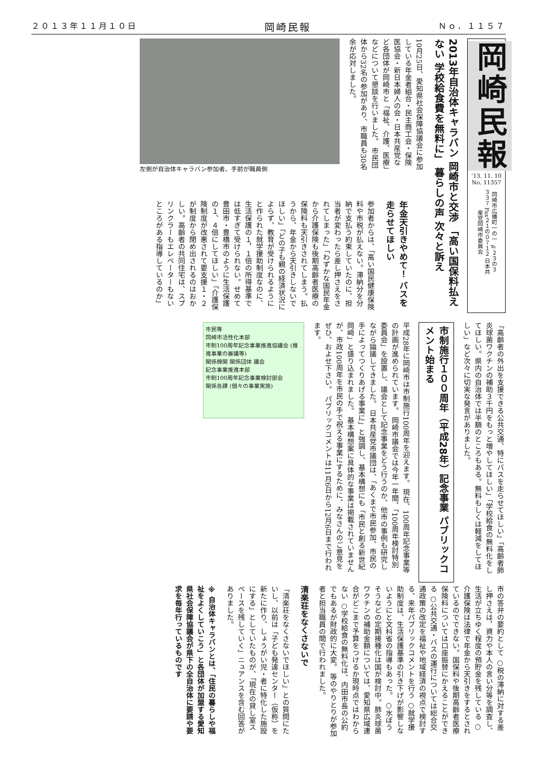２０１３年１１月１０日 岡崎民報 Ｎｏ．１１５７
岡崎民報
’13. 11. 10
No. 11357
岡崎市広幡町一の一 ℡２３の３３３７ Fax２１の０７１２ 日本共産党岡崎市委員会
2013年自治体キャラバン 岡崎市と交渉 「高い国保料払えない 学校給食費を無料に」 暮らしの声 次々と訴え
10月25日、愛知県社会保障協議会に参加している年金者組合・民主商工会・保険医協会・新日本婦人の会・日本共産党など各団体が岡崎市と「福祉、介護、医療」などについて懇談を行いました。 市民団体から32名の参加があり、市職員も30名余が応対しました。
左側が自治体キャラバン参加者、手前が職員側
年金天引きやめて！ バスを走らせてほしい
参加者からは、「高い国民健康保険料や市税が払えない。滞納分を分納で支払う約束していたのに、担当者が変わったら差し押さえをされてしまった」「わずかな国民年金から介護保険も後期高齢者医療の保険料も天引きされてしまう。払うから、年金から天引きしないでほしい」「どの子も親の経済状況によらず、教育が受けられるようにと作られた就学援助制度なのに、生活保護の１，１倍の所得基準では低すぎて受けられない。せめて豊田市・豊橋市のように生活保護の１、４倍にしてほしい」「介護保険制度が改悪されて要支援１・２が制度から閉め出されるのはおかしい。高齢者の共同住宅は、スプリンクラーもエレベーターもないところがある指導しているのか」
「高齢者の外出を支援できる公共交通、特にバスを走らせてほしい」「高齢者肺炎球菌ワクチンの補助３千円をもっと増やしてほしい」「学校給食の無料化をしてほしい。県内の自治体では半額のところもある。無料もしくは軽減をしてほしい」など次々に切実な発言がありました。
市制施行１００周年（平成28年）記念事業 パブリックコメント始まる
平成28年に岡崎市は市制施行100周年を迎えます。 現在、100周年記念事業等の計画が進められています。 岡崎市議会では今年一年間、「100周年検討特別委員会」を設置し、議会として記念事業をどう行うのか、他市の事例も研究しながら論議してきました。 日本共産党市議団は、「あくまで市民参加、市民の手によってつくりあげる事業に」と強調し、基本構想にも「市民と創る新世紀岡崎」と盛り込まれました。 基本構想案に具体的な事業は掲載されていませんが、市政100周年を市民の手で祝える事業にするために、みなさんのご意見をぜひ、およせ下さい。 パブリックコメントは11月6日から12月6日まで行われます。
市民等
岡崎市活性化本部
市制100周年記念事業推進協議会 (推進事業の審議等)
関係機関 関係団体 議会
記念事業推進本部
市制100周年記念事業検討部会
関係各課 (個々の事業実施)
市の答弁の要約として ○税の滞納に対する差し押さえは，資力や本人の言い分等を調査し、生活が立ちゆく程度の預貯金を残している ○介護保険は法律で年金から天引きをするとされているのでできない。国保料や後期高齢者医療保険料については口座振替にかえることができる ○公共交通・バスの運行については総合交通政策の改定を福祉や地域経済の視点で検討する、来年パブリックコメントを行う ○就学援助制度は、生活保護基準の引き下げが影響しないようにと文科省の指導もあった。 ○水ぼうそうなどの定期接種化は国が検討中。肺炎球菌ワクチンの補助金額については、愛知県広域連合がどこまで予算をつけるか現時点ではわからない ○学校給食の無料化は、内田市長の公約でもあるが財政的に大変。 等のやりとりが参加者と担当職員の間で行われました。
清楽荘をなくさないで
「清楽荘をなくさないでほしい」との質問にたいし、以前は「子ども発達センター（仮称）を新たに作り、しょうがい児・者に特化した施設にする」としていたものが、「現在の貸し室スペースを残していく」ニュアンスを含む回答がありました。
※ 自治体キャラバンとは、「住民の暮らしや福祉をよくしていこう」と各団体が加盟する愛知県社会保障協議会が県下の全自治体に要請や要求を毎年行っているものです